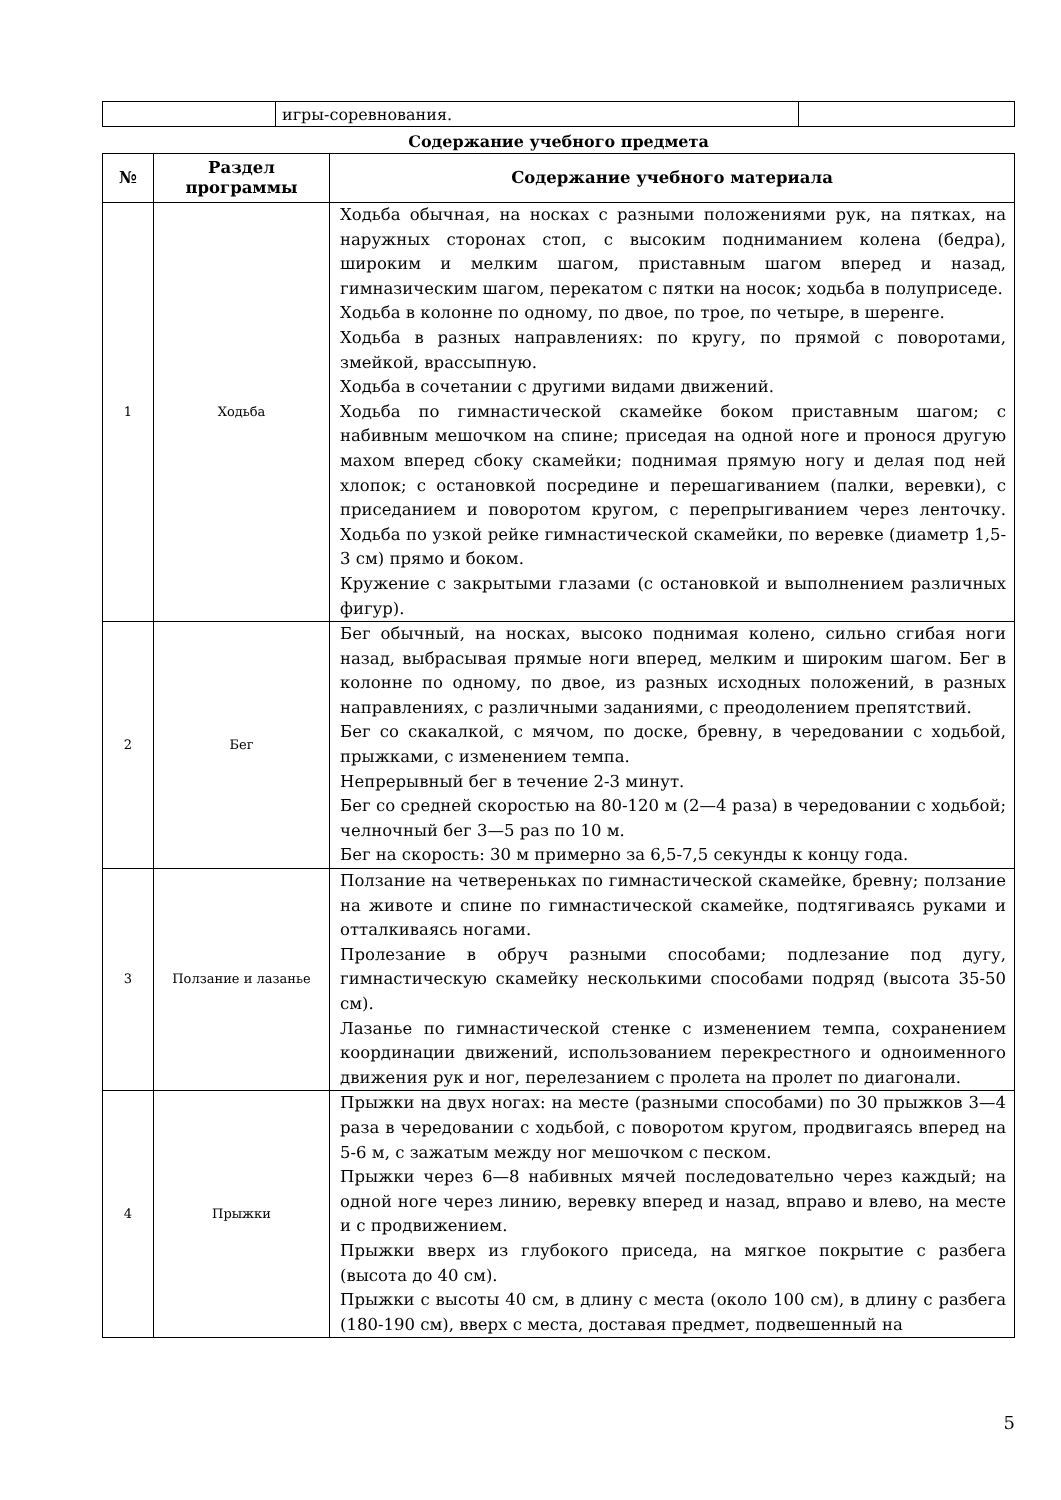| | игры-соревнования. | |
Содержание учебного предмета
| № | Раздел программы | Содержание учебного материала |
| --- | --- | --- |
| 1 | Ходьба | Ходьба обычная, на носках с разными положениями рук, на пятках, на наружных сторонах стоп, с высоким подниманием колена (бедра), широким и мелким шагом, приставным шагом вперед и назад, гимназическим шагом, перекатом с пятки на носок; ходьба в полуприседе. Ходьба в колонне по одному, по двое, по трое, по четыре, в шеренге. Ходьба в разных направлениях: по кругу, по прямой с поворотами, змейкой, врассыпную. Ходьба в сочетании с другими видами движений. Ходьба по гимнастической скамейке боком приставным шагом; с набивным мешочком на спине; приседая на одной ноге и пронося другую махом вперед сбоку скамейки; поднимая прямую ногу и делая под ней хлопок; с остановкой посредине и перешагиванием (палки, веревки), с приседанием и поворотом кругом, с перепрыгиванием через ленточку. Ходьба по узкой рейке гимнастической скамейки, по веревке (диаметр 1,5-3 см) прямо и боком. Кружение с закрытыми глазами (с остановкой и выполнением различных фигур). |
| 2 | Бег | Бег обычный, на носках, высоко поднимая колено, сильно сгибая ноги назад, выбрасывая прямые ноги вперед, мелким и широким шагом. Бег в колонне по одному, по двое, из разных исходных положений, в разных направлениях, с различными заданиями, с преодолением препятствий. Бег со скакалкой, с мячом, по доске, бревну, в чередовании с ходьбой, прыжками, с изменением темпа. Непрерывный бег в течение 2-3 минут. Бег со средней скоростью на 80-120 м (2—4 раза) в чередовании с ходьбой; челночный бег 3—5 раз по 10 м. Бег на скорость: 30 м примерно за 6,5-7,5 секунды к концу года. |
| 3 | Ползание и лазанье | Ползание на четвереньках по гимнастической скамейке, бревну; ползание на животе и спине по гимнастической скамейке, подтягиваясь руками и отталкиваясь ногами. Пролезание в обруч разными способами; подлезание под дугу, гимнастическую скамейку несколькими способами подряд (высота 35-50 см). Лазанье по гимнастической стенке с изменением темпа, сохранением координации движений, использованием перекрестного и одноименного движения рук и ног, перелезанием с пролета на пролет по диагонали. |
| 4 | Прыжки | Прыжки на двух ногах: на месте (разными способами) по 30 прыжков 3—4 раза в чередовании с ходьбой, с поворотом кругом, продвигаясь вперед на 5-6 м, с зажатым между ног мешочком с песком. Прыжки через 6—8 набивных мячей последовательно через каждый; на одной ноге через линию, веревку вперед и назад, вправо и влево, на месте и с продвижением. Прыжки вверх из глубокого приседа, на мягкое покрытие с разбега (высота до 40 см). Прыжки с высоты 40 см, в длину с места (около 100 см), в длину с разбега (180-190 см), вверх с места, доставая предмет, подвешенный на |
5